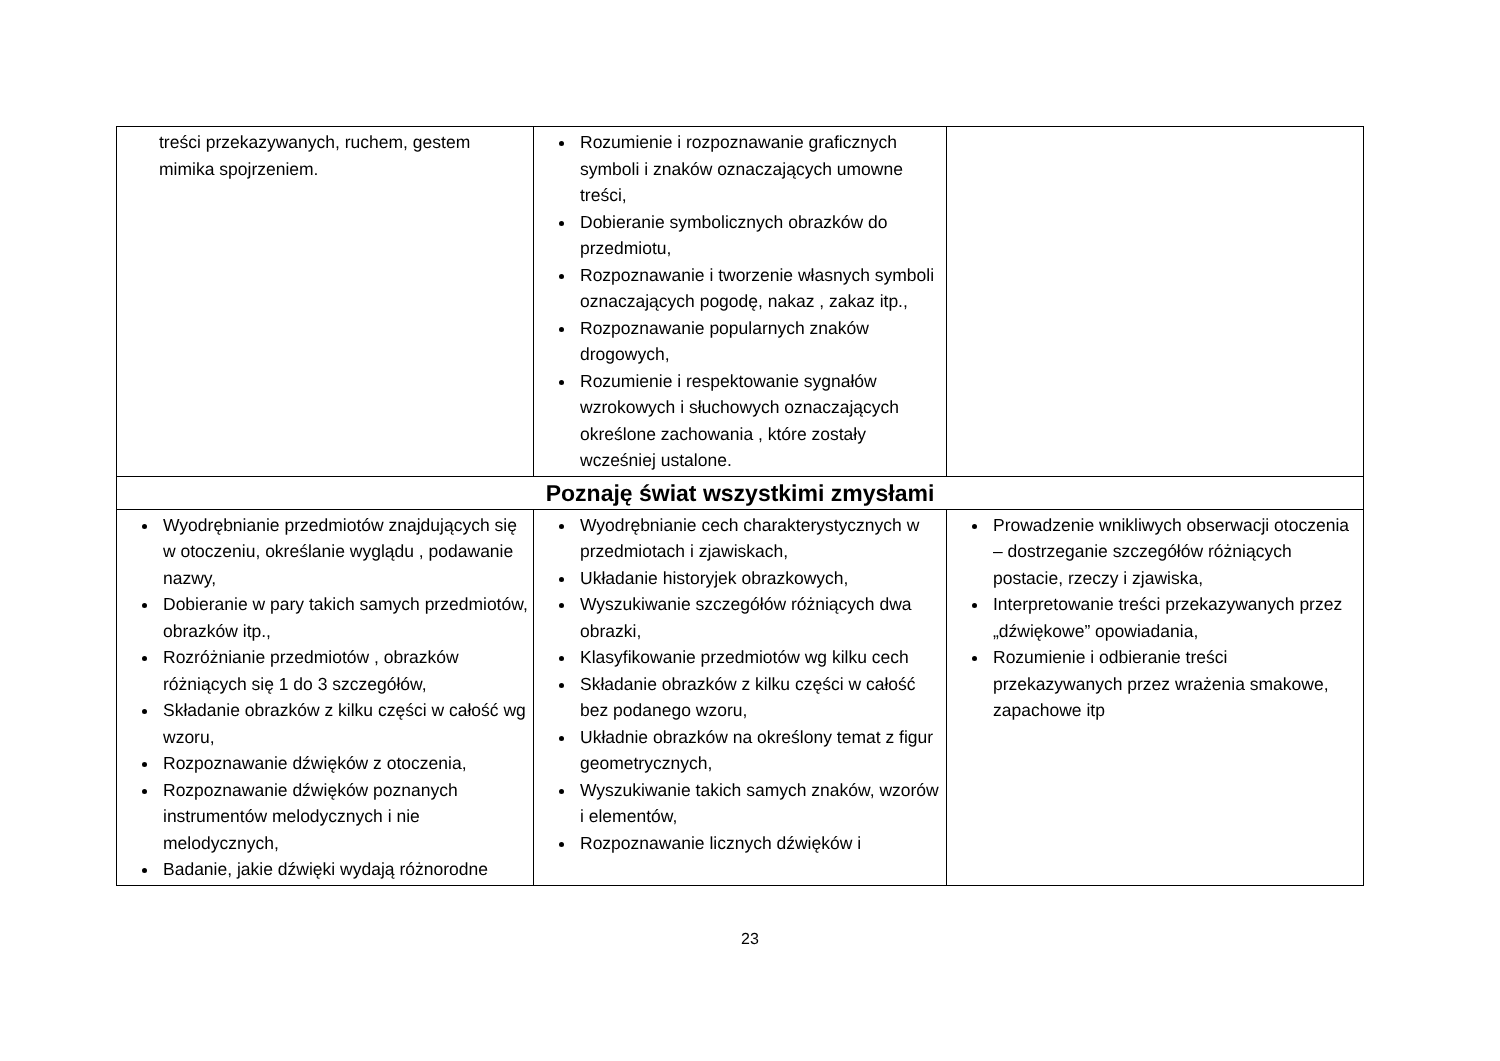| treści przekazywanych, ruchem, gestem mimika spojrzeniem. | Rozumienie i rozpoznawanie graficznych symboli i znaków oznaczających umowne treści, Dobieranie symbolicznych obrazków do przedmiotu, Rozpoznawanie i tworzenie własnych symboli oznaczających pogodę, nakaz , zakaz itp., Rozpoznawanie popularnych znaków drogowych, Rozumienie i respektowanie sygnałów wzrokowych i słuchowych oznaczających określone zachowania , które zostały wcześniej ustalone. | |
| Poznaję świat wszystkimi zmysłami | | |
| Wyodrębnianie przedmiotów znajdujących się w otoczeniu, określanie wyglądu , podawanie nazwy, Dobieranie w pary takich samych przedmiotów, obrazków itp., Rozróżnianie przedmiotów , obrazków różniących się 1 do 3 szczegółów, Składanie obrazków z kilku części w całość wg wzoru, Rozpoznawanie dźwięków z otoczenia, Rozpoznawanie dźwięków poznanych instrumentów melodycznych i nie melodycznych, Badanie, jakie dźwięki wydają różnorodne | Wyodrębnianie cech charakterystycznych w przedmiotach i zjawiskach, Układanie historyjek obrazkowych, Wyszukiwanie szczegółów różniących dwa obrazki, Klasyfikowanie przedmiotów wg kilku cech Składanie obrazków z kilku części w całość bez podanego wzoru, Układnie obrazków na określony temat z figur geometrycznych, Wyszukiwanie takich samych znaków, wzorów i elementów, Rozpoznawanie licznych dźwięków i | Prowadzenie wnikliwych obserwacji otoczenia – dostrzeganie szczegółów różniących postacie, rzeczy i zjawiska, Interpretowanie treści przekazywanych przez „dźwiękowe” opowiadania, Rozumienie i odbieranie treści przekazywanych przez wrażenia smakowe, zapachowe itp |
23